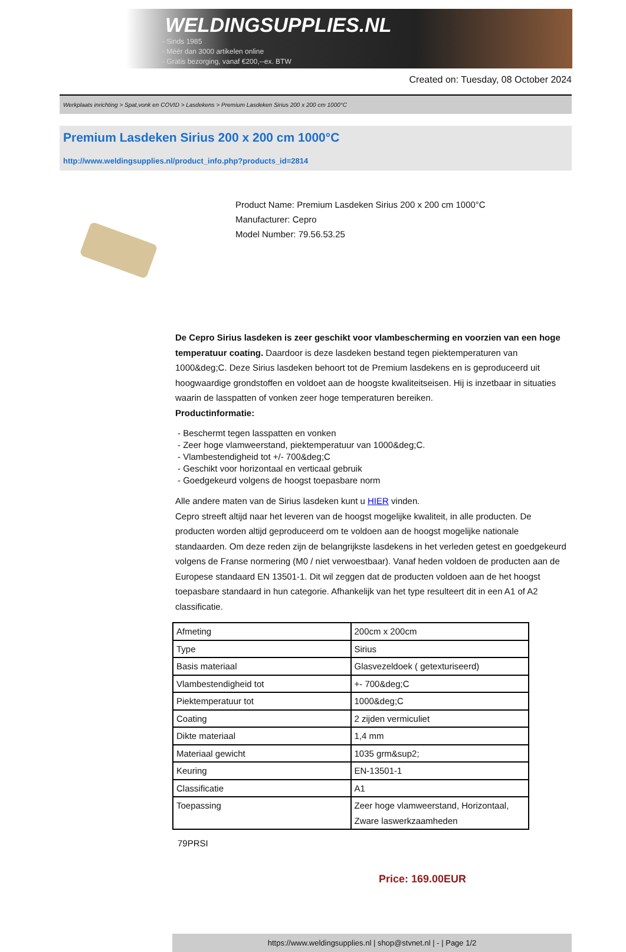WELDINGSUPPLIES.NL
- Sinds 1985
- Méér dan 3000 artikelen online
- Gratis bezorging, vanaf €200,--ex. BTW
Created on: Tuesday, 08 October 2024
Werkplaats inrichting > Spat,vonk en COVID > Lasdekens > Premium Lasdeken Sirius 200 x 200 cm 1000°C
Premium Lasdeken Sirius 200 x 200 cm 1000°C
http://www.weldingsupplies.nl/product_info.php?products_id=2814
Product Name: Premium Lasdeken Sirius 200 x 200 cm 1000°C
Manufacturer: Cepro
Model Number: 79.56.53.25
De Cepro Sirius lasdeken is zeer geschikt voor vlambescherming en voorzien van een hoge temperatuur coating. Daardoor is deze lasdeken bestand tegen piektemperaturen van 1000&deg;C. Deze Sirius lasdeken behoort tot de Premium lasdekens en is geproduceerd uit hoogwaardige grondstoffen en voldoet aan de hoogste kwaliteitseisen. Hij is inzetbaar in situaties waarin de lasspatten of vonken zeer hoge temperaturen bereiken.
Productinformatie:
- Beschermt tegen lasspatten en vonken
- Zeer hoge vlamweerstand, piektemperatuur van 1000&deg;C.
- Vlambestendigheid tot +/- 700&deg;C
- Geschikt voor horizontaal en verticaal gebruik
- Goedgekeurd volgens de hoogst toepasbare norm
Alle andere maten van de Sirius lasdeken kunt u HIER vinden.
Cepro streeft altijd naar het leveren van de hoogst mogelijke kwaliteit, in alle producten. De producten worden altijd geproduceerd om te voldoen aan de hoogst mogelijke nationale standaarden. Om deze reden zijn de belangrijkste lasdekens in het verleden getest en goedgekeurd volgens de Franse normering (M0 / niet verwoestbaar). Vanaf heden voldoen de producten aan de Europese standaard EN 13501-1. Dit wil zeggen dat de producten voldoen aan de het hoogst toepasbare standaard in hun categorie. Afhankelijk van het type resulteert dit in een A1 of A2 classificatie.
| Afmeting | 200cm x 200cm |
| Type | Sirius |
| Basis materiaal | Glasvezeldoek ( getexturiseerd) |
| Vlambestendigheid tot | +- 700&deg;C |
| Piektemperatuur tot | 1000&deg;C |
| Coating | 2 zijden vermiculiet |
| Dikte materiaal | 1,4 mm |
| Materiaal gewicht | 1035 grm&sup2; |
| Keuring | EN-13501-1 |
| Classificatie | A1 |
| Toepassing | Zeer hoge vlamweerstand, Horizontaal, Zware laswerkzaamheden |
79PRSI
Price: 169.00EUR
https://www.weldingsupplies.nl | shop@stvnet.nl | - | Page 1/2